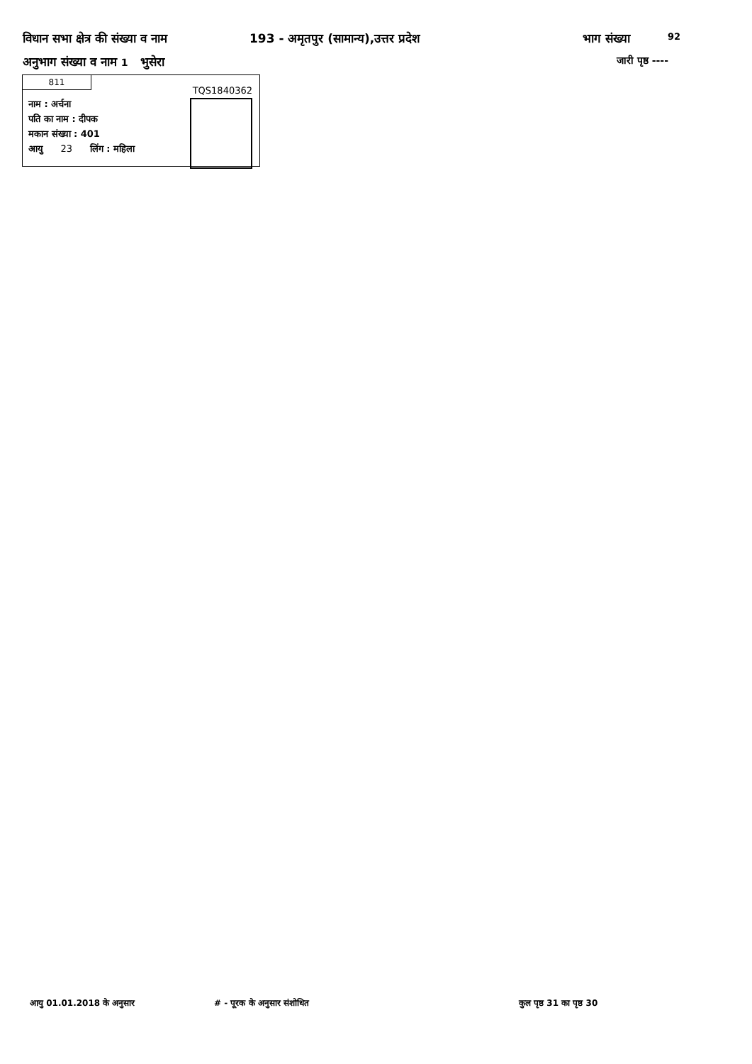विधान सभा क्षेत्र की संख्या व नाम 193 - अमृतपुर (सामान्य),उत्तर प्रदेश भाग संख्या 92
अनुभाग संख्या व नाम 1 भुसेरा जारी पृष्ठ ----
811
TQS1840362
नाम : अर्चना
पति का नाम : दीपक
मकान संख्या : 401
आयु 23 लिंग : महिला
आयु 01.01.2018 के अनुसार # - पूरक के अनुसार संशोधित कुल पृष्ठ 31 का पृष्ठ 30